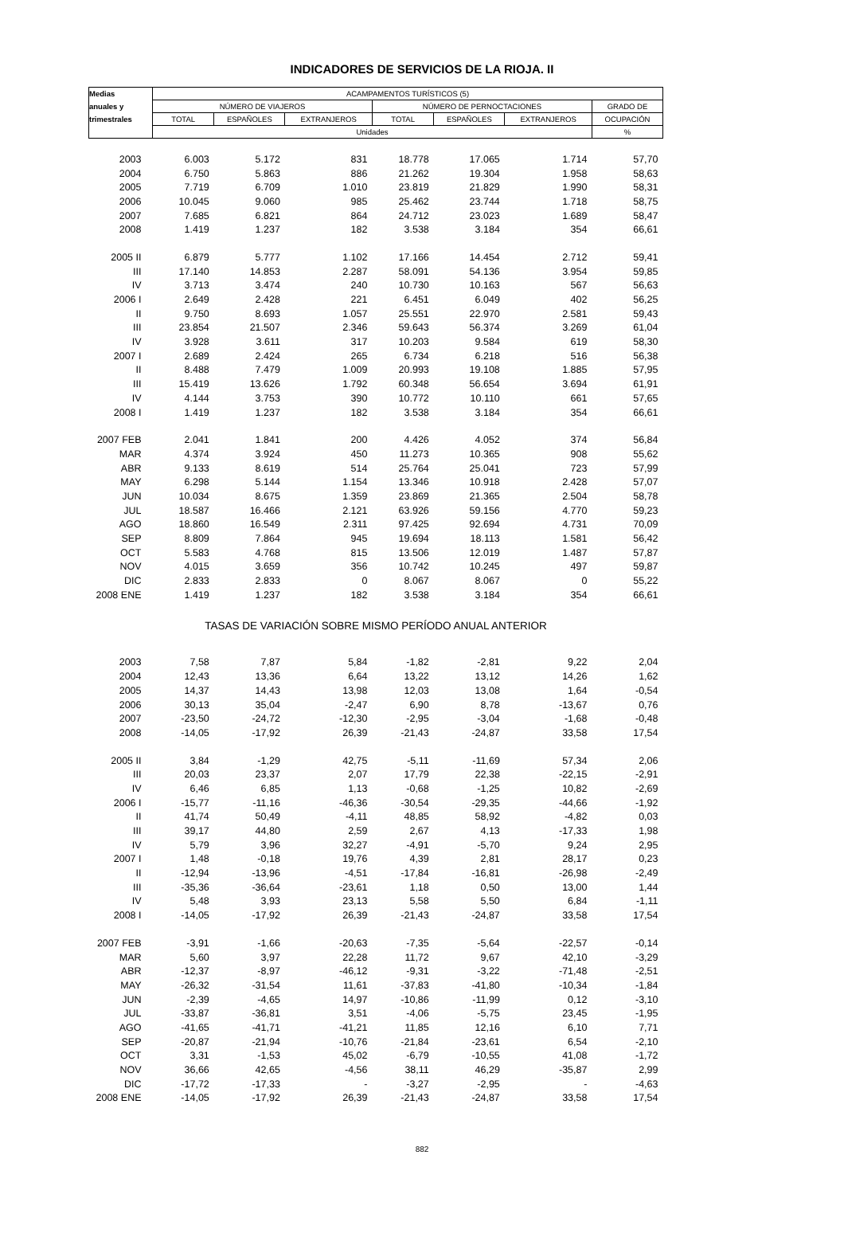INDICADORES DE SERVICIOS DE LA RIOJA. II
| Medias | ACAMPAMENTOS TURÍSTICOS (5) | | | | | | |
| --- | --- | --- | --- | --- | --- | --- | --- |
| anuales y | NÚMERO DE VIAJEROS | | | NÚMERO DE PERNOCTACIONES | | | GRADO DE |
| trimestrales | TOTAL | ESPAÑOLES | EXTRANJEROS | TOTAL | ESPAÑOLES | EXTRANJEROS | OCUPACIÓN |
| | Unidades | | | | | | % |
| 2003 | 6.003 | 5.172 | 831 | 18.778 | 17.065 | 1.714 | 57,70 |
| 2004 | 6.750 | 5.863 | 886 | 21.262 | 19.304 | 1.958 | 58,63 |
| 2005 | 7.719 | 6.709 | 1.010 | 23.819 | 21.829 | 1.990 | 58,31 |
| 2006 | 10.045 | 9.060 | 985 | 25.462 | 23.744 | 1.718 | 58,75 |
| 2007 | 7.685 | 6.821 | 864 | 24.712 | 23.023 | 1.689 | 58,47 |
| 2008 | 1.419 | 1.237 | 182 | 3.538 | 3.184 | 354 | 66,61 |
| 2005 II | 6.879 | 5.777 | 1.102 | 17.166 | 14.454 | 2.712 | 59,41 |
| III | 17.140 | 14.853 | 2.287 | 58.091 | 54.136 | 3.954 | 59,85 |
| IV | 3.713 | 3.474 | 240 | 10.730 | 10.163 | 567 | 56,63 |
| 2006 I | 2.649 | 2.428 | 221 | 6.451 | 6.049 | 402 | 56,25 |
| II | 9.750 | 8.693 | 1.057 | 25.551 | 22.970 | 2.581 | 59,43 |
| III | 23.854 | 21.507 | 2.346 | 59.643 | 56.374 | 3.269 | 61,04 |
| IV | 3.928 | 3.611 | 317 | 10.203 | 9.584 | 619 | 58,30 |
| 2007 I | 2.689 | 2.424 | 265 | 6.734 | 6.218 | 516 | 56,38 |
| II | 8.488 | 7.479 | 1.009 | 20.993 | 19.108 | 1.885 | 57,95 |
| III | 15.419 | 13.626 | 1.792 | 60.348 | 56.654 | 3.694 | 61,91 |
| IV | 4.144 | 3.753 | 390 | 10.772 | 10.110 | 661 | 57,65 |
| 2008 I | 1.419 | 1.237 | 182 | 3.538 | 3.184 | 354 | 66,61 |
| 2007 FEB | 2.041 | 1.841 | 200 | 4.426 | 4.052 | 374 | 56,84 |
| MAR | 4.374 | 3.924 | 450 | 11.273 | 10.365 | 908 | 55,62 |
| ABR | 9.133 | 8.619 | 514 | 25.764 | 25.041 | 723 | 57,99 |
| MAY | 6.298 | 5.144 | 1.154 | 13.346 | 10.918 | 2.428 | 57,07 |
| JUN | 10.034 | 8.675 | 1.359 | 23.869 | 21.365 | 2.504 | 58,78 |
| JUL | 18.587 | 16.466 | 2.121 | 63.926 | 59.156 | 4.770 | 59,23 |
| AGO | 18.860 | 16.549 | 2.311 | 97.425 | 92.694 | 4.731 | 70,09 |
| SEP | 8.809 | 7.864 | 945 | 19.694 | 18.113 | 1.581 | 56,42 |
| OCT | 5.583 | 4.768 | 815 | 13.506 | 12.019 | 1.487 | 57,87 |
| NOV | 4.015 | 3.659 | 356 | 10.742 | 10.245 | 497 | 59,87 |
| DIC | 2.833 | 2.833 | 0 | 8.067 | 8.067 | 0 | 55,22 |
| 2008 ENE | 1.419 | 1.237 | 182 | 3.538 | 3.184 | 354 | 66,61 |
| TASAS DE VARIACIÓN SOBRE MISMO PERÍODO ANUAL ANTERIOR | | | | | | | |
| 2003 | 7,58 | 7,87 | 5,84 | -1,82 | -2,81 | 9,22 | 2,04 |
| 2004 | 12,43 | 13,36 | 6,64 | 13,22 | 13,12 | 14,26 | 1,62 |
| 2005 | 14,37 | 14,43 | 13,98 | 12,03 | 13,08 | 1,64 | -0,54 |
| 2006 | 30,13 | 35,04 | -2,47 | 6,90 | 8,78 | -13,67 | 0,76 |
| 2007 | -23,50 | -24,72 | -12,30 | -2,95 | -3,04 | -1,68 | -0,48 |
| 2008 | -14,05 | -17,92 | 26,39 | -21,43 | -24,87 | 33,58 | 17,54 |
| 2005 II | 3,84 | -1,29 | 42,75 | -5,11 | -11,69 | 57,34 | 2,06 |
| III | 20,03 | 23,37 | 2,07 | 17,79 | 22,38 | -22,15 | -2,91 |
| IV | 6,46 | 6,85 | 1,13 | -0,68 | -1,25 | 10,82 | -2,69 |
| 2006 I | -15,77 | -11,16 | -46,36 | -30,54 | -29,35 | -44,66 | -1,92 |
| II | 41,74 | 50,49 | -4,11 | 48,85 | 58,92 | -4,82 | 0,03 |
| III | 39,17 | 44,80 | 2,59 | 2,67 | 4,13 | -17,33 | 1,98 |
| IV | 5,79 | 3,96 | 32,27 | -4,91 | -5,70 | 9,24 | 2,95 |
| 2007 I | 1,48 | -0,18 | 19,76 | 4,39 | 2,81 | 28,17 | 0,23 |
| II | -12,94 | -13,96 | -4,51 | -17,84 | -16,81 | -26,98 | -2,49 |
| III | -35,36 | -36,64 | -23,61 | 1,18 | 0,50 | 13,00 | 1,44 |
| IV | 5,48 | 3,93 | 23,13 | 5,58 | 5,50 | 6,84 | -1,11 |
| 2008 I | -14,05 | -17,92 | 26,39 | -21,43 | -24,87 | 33,58 | 17,54 |
| 2007 FEB | -3,91 | -1,66 | -20,63 | -7,35 | -5,64 | -22,57 | -0,14 |
| MAR | 5,60 | 3,97 | 22,28 | 11,72 | 9,67 | 42,10 | -3,29 |
| ABR | -12,37 | -8,97 | -46,12 | -9,31 | -3,22 | -71,48 | -2,51 |
| MAY | -26,32 | -31,54 | 11,61 | -37,83 | -41,80 | -10,34 | -1,84 |
| JUN | -2,39 | -4,65 | 14,97 | -10,86 | -11,99 | 0,12 | -3,10 |
| JUL | -33,87 | -36,81 | 3,51 | -4,06 | -5,75 | 23,45 | -1,95 |
| AGO | -41,65 | -41,71 | -41,21 | 11,85 | 12,16 | 6,10 | 7,71 |
| SEP | -20,87 | -21,94 | -10,76 | -21,84 | -23,61 | 6,54 | -2,10 |
| OCT | 3,31 | -1,53 | 45,02 | -6,79 | -10,55 | 41,08 | -1,72 |
| NOV | 36,66 | 42,65 | -4,56 | 38,11 | 46,29 | -35,87 | 2,99 |
| DIC | -17,72 | -17,33 | - | -3,27 | -2,95 | - | -4,63 |
| 2008 ENE | -14,05 | -17,92 | 26,39 | -21,43 | -24,87 | 33,58 | 17,54 |
882